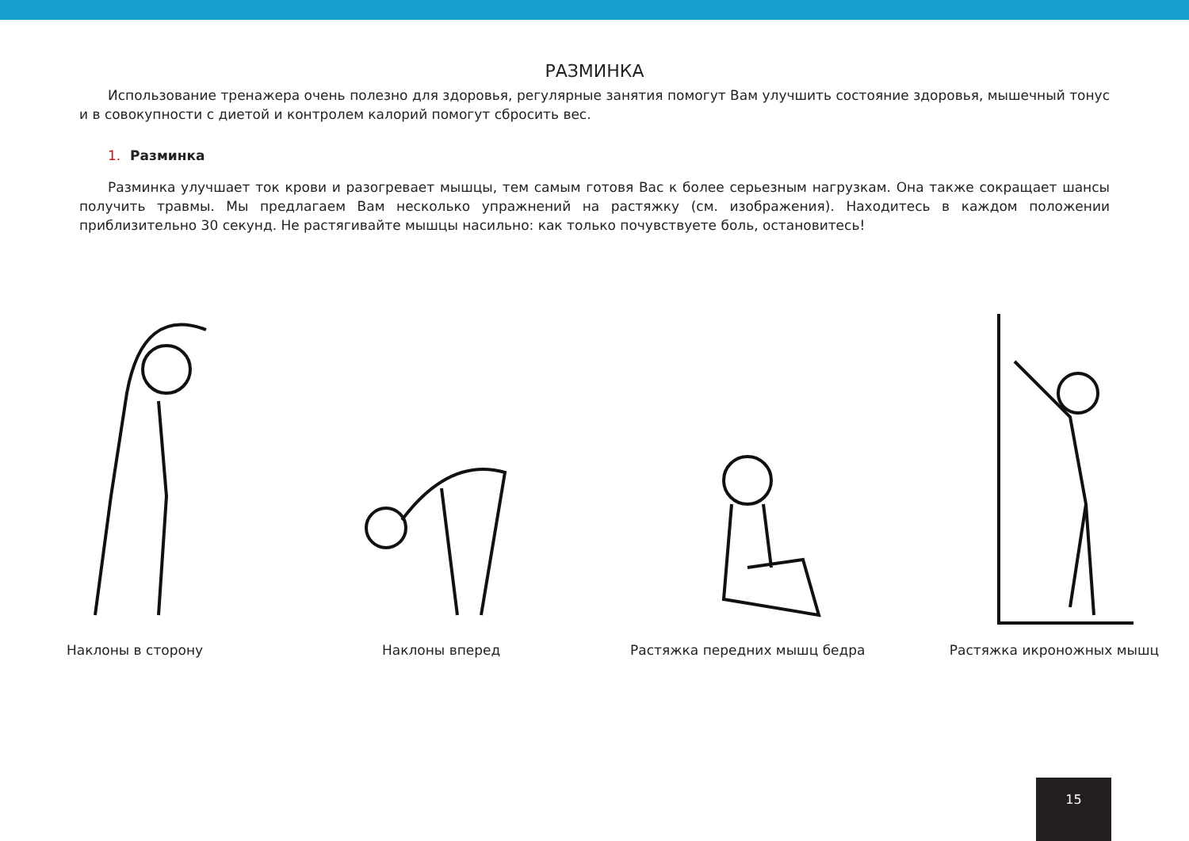РАЗМИНКА
Использование тренажера очень полезно для здоровья, регулярные занятия помогут Вам улучшить состояние здоровья, мышечный тонус и в совокупности с диетой и контролем калорий помогут сбросить вес.
1. Разминка
Разминка улучшает ток крови и разогревает мышцы, тем самым готовя Вас к более серьезным нагрузкам. Она также сокращает шансы получить травмы. Мы предлагаем Вам несколько упражнений на растяжку (см. изображения). Находитесь в каждом положении приблизительно 30 секунд. Не растягивайте мышцы насильно: как только почувствуете боль, остановитесь!
Наклоны в сторону Наклоны вперед Растяжка передних мышц бедра Растяжка икроножных мышц
15